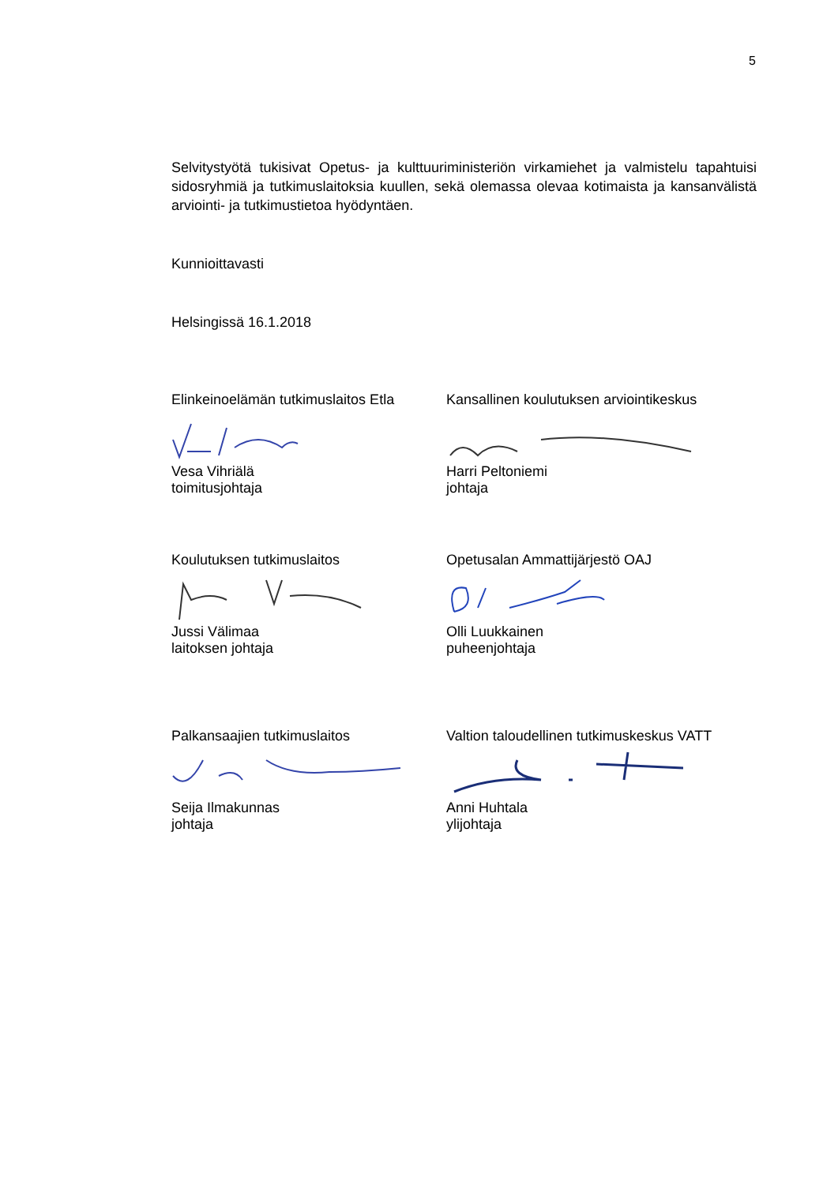5
Selvitystyötä tukisivat Opetus- ja kulttuuriministeriön virkamiehet ja valmistelu tapahtuisi sidosryhmiä ja tutkimuslaitoksia kuullen, sekä olemassa olevaa kotimaista ja kansanvälistä arviointi- ja tutkimustietoa hyödyntäen.
Kunnioittavasti
Helsingissä 16.1.2018
Elinkeinoelämän tutkimuslaitos Etla
Vesa Vihriälä
toimitusjohtaja
Kansallinen koulutuksen arviointikeskus
Harri Peltoniemi
johtaja
Koulutuksen tutkimuslaitos
Jussi Välimaa
laitoksen johtaja
Opetusalan Ammattijärjestö OAJ
Olli Luukkainen
puheenjohtaja
Palkansaajien tutkimuslaitos
Seija Ilmakunnas
johtaja
Valtion taloudellinen tutkimuskeskus VATT
Anni Huhtala
ylijohtaja